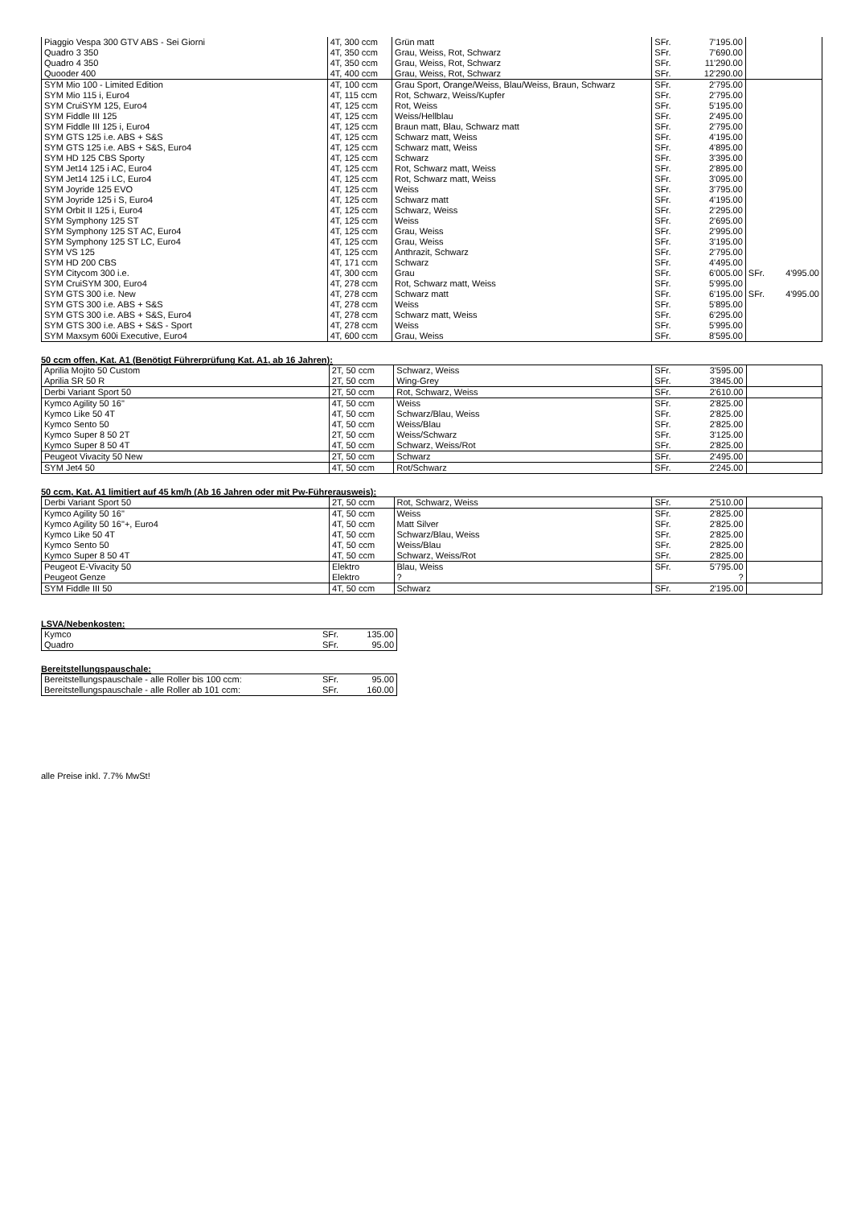| Piaggio Vespa 300 GTV ABS - Sei Giorni | 4T, 300 ccm | Grün matt | SFr. | 7'195.00 | | |
| Quadro 3 350 | 4T, 350 ccm | Grau, Weiss, Rot, Schwarz | SFr. | 7'690.00 | | |
| Quadro 4 350 | 4T, 350 ccm | Grau, Weiss, Rot, Schwarz | SFr. | 11'290.00 | | |
| Quooder 400 | 4T, 400 ccm | Grau, Weiss, Rot, Schwarz | SFr. | 12'290.00 | | |
| SYM Mio 100 - Limited Edition | 4T, 100 ccm | Grau Sport, Orange/Weiss, Blau/Weiss, Braun, Schwarz | SFr. | 2'795.00 | | |
| SYM Mio 115 i, Euro4 | 4T, 115 ccm | Rot, Schwarz, Weiss/Kupfer | SFr. | 2'795.00 | | |
| SYM CruiSYM 125, Euro4 | 4T, 125 ccm | Rot, Weiss | SFr. | 5'195.00 | | |
| SYM Fiddle III 125 | 4T, 125 ccm | Weiss/Hellblau | SFr. | 2'495.00 | | |
| SYM Fiddle III 125 i, Euro4 | 4T, 125 ccm | Braun matt, Blau, Schwarz matt | SFr. | 2'795.00 | | |
| SYM GTS 125 i.e. ABS + S&S | 4T, 125 ccm | Schwarz matt, Weiss | SFr. | 4'195.00 | | |
| SYM GTS 125 i.e. ABS + S&S, Euro4 | 4T, 125 ccm | Schwarz matt, Weiss | SFr. | 4'895.00 | | |
| SYM HD 125 CBS Sporty | 4T, 125 ccm | Schwarz | SFr. | 3'395.00 | | |
| SYM Jet14 125 i AC, Euro4 | 4T, 125 ccm | Rot, Schwarz matt, Weiss | SFr. | 2'895.00 | | |
| SYM Jet14 125 i LC, Euro4 | 4T, 125 ccm | Rot, Schwarz matt, Weiss | SFr. | 3'095.00 | | |
| SYM Joyride 125 EVO | 4T, 125 ccm | Weiss | SFr. | 3'795.00 | | |
| SYM Joyride 125 i S, Euro4 | 4T, 125 ccm | Schwarz matt | SFr. | 4'195.00 | | |
| SYM Orbit II 125 i, Euro4 | 4T, 125 ccm | Schwarz, Weiss | SFr. | 2'295.00 | | |
| SYM Symphony 125 ST | 4T, 125 ccm | Weiss | SFr. | 2'695.00 | | |
| SYM Symphony 125 ST AC, Euro4 | 4T, 125 ccm | Grau, Weiss | SFr. | 2'995.00 | | |
| SYM Symphony 125 ST LC, Euro4 | 4T, 125 ccm | Grau, Weiss | SFr. | 3'195.00 | | |
| SYM VS 125 | 4T, 125 ccm | Anthrazit, Schwarz | SFr. | 2'795.00 | | |
| SYM HD 200 CBS | 4T, 171 ccm | Schwarz | SFr. | 4'495.00 | | |
| SYM Citycom 300 i.e. | 4T, 300 ccm | Grau | SFr. | 6'005.00 | SFr. | 4'995.00 |
| SYM CruiSYM 300, Euro4 | 4T, 278 ccm | Rot, Schwarz matt, Weiss | SFr. | 5'995.00 | | |
| SYM GTS 300 i.e. New | 4T, 278 ccm | Schwarz matt | SFr. | 6'195.00 | SFr. | 4'995.00 |
| SYM GTS 300 i.e. ABS + S&S | 4T, 278 ccm | Weiss | SFr. | 5'895.00 | | |
| SYM GTS 300 i.e. ABS + S&S, Euro4 | 4T, 278 ccm | Schwarz matt, Weiss | SFr. | 6'295.00 | | |
| SYM GTS 300 i.e. ABS + S&S - Sport | 4T, 278 ccm | Weiss | SFr. | 5'995.00 | | |
| SYM Maxsym 600i Executive, Euro4 | 4T, 600 ccm | Grau, Weiss | SFr. | 8'595.00 | | |
50 ccm offen, Kat. A1 (Benötigt Führerprüfung Kat. A1, ab 16 Jahren):
| Aprilia Mojito 50 Custom | 2T, 50 ccm | Schwarz, Weiss | SFr. | 3'595.00 | | |
| Aprilia SR 50 R | 2T, 50 ccm | Wing-Grey | SFr. | 3'845.00 | | |
| Derbi Variant Sport 50 | 2T, 50 ccm | Rot, Schwarz, Weiss | SFr. | 2'610.00 | | |
| Kymco Agility 50 16" | 4T, 50 ccm | Weiss | SFr. | 2'825.00 | | |
| Kymco Like 50 4T | 4T, 50 ccm | Schwarz/Blau, Weiss | SFr. | 2'825.00 | | |
| Kymco Sento 50 | 4T, 50 ccm | Weiss/Blau | SFr. | 2'825.00 | | |
| Kymco Super 8 50 2T | 2T, 50 ccm | Weiss/Schwarz | SFr. | 3'125.00 | | |
| Kymco Super 8 50 4T | 4T, 50 ccm | Schwarz, Weiss/Rot | SFr. | 2'825.00 | | |
| Peugeot Vivacity 50 New | 2T, 50 ccm | Schwarz | SFr. | 2'495.00 | | |
| SYM Jet4 50 | 4T, 50 ccm | Rot/Schwarz | SFr. | 2'245.00 | | |
50 ccm, Kat. A1 limitiert auf 45 km/h (Ab 16 Jahren oder mit Pw-Führerausweis):
| Derbi Variant Sport 50 | 2T, 50 ccm | Rot, Schwarz, Weiss | SFr. | 2'510.00 | | |
| Kymco Agility 50 16" | 4T, 50 ccm | Weiss | SFr. | 2'825.00 | | |
| Kymco Agility 50 16"+, Euro4 | 4T, 50 ccm | Matt Silver | SFr. | 2'825.00 | | |
| Kymco Like 50 4T | 4T, 50 ccm | Schwarz/Blau, Weiss | SFr. | 2'825.00 | | |
| Kymco Sento 50 | 4T, 50 ccm | Weiss/Blau | SFr. | 2'825.00 | | |
| Kymco Super 8 50 4T | 4T, 50 ccm | Schwarz, Weiss/Rot | SFr. | 2'825.00 | | |
| Peugeot E-Vivacity 50 | Elektro | Blau, Weiss | SFr. | 5'795.00 | | |
| Peugeot Genze | Elektro | ? | | ? | | |
| SYM Fiddle III 50 | 4T, 50 ccm | Schwarz | SFr. | 2'195.00 | | |
LSVA/Nebenkosten:
| Kymco | SFr. | 135.00 |
| Quadro | SFr. | 95.00 |
Bereitstellungspauschale:
| Bereitstellungspauschale - alle Roller bis 100 ccm: | SFr. | 95.00 |
| Bereitstellungspauschale - alle Roller ab 101 ccm: | SFr. | 160.00 |
alle Preise inkl. 7.7% MwSt!